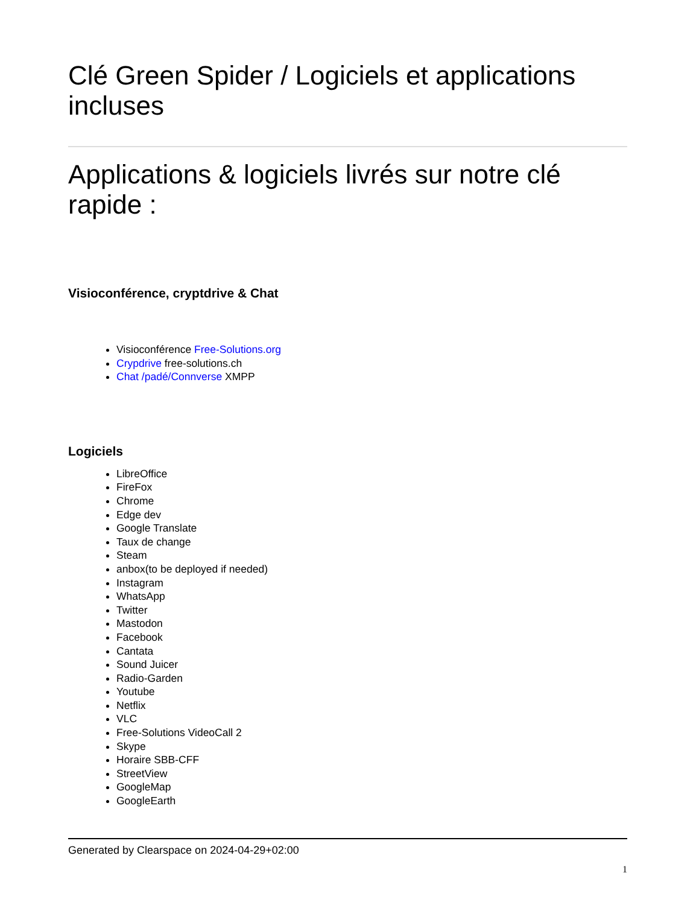Clé Green Spider / Logiciels et applications incluses
Applications & logiciels livrés sur notre clé rapide :
Visioconférence, cryptdrive & Chat
Visioconférence Free-Solutions.org
Crypdrive free-solutions.ch
Chat /padé/Connverse XMPP
Logiciels
LibreOffice
FireFox
Chrome
Edge dev
Google Translate
Taux de change
Steam
anbox(to be deployed if needed)
Instagram
WhatsApp
Twitter
Mastodon
Facebook
Cantata
Sound Juicer
Radio-Garden
Youtube
Netflix
VLC
Free-Solutions VideoCall 2
Skype
Horaire SBB-CFF
StreetView
GoogleMap
GoogleEarth
Generated by Clearspace on 2024-04-29+02:00
1